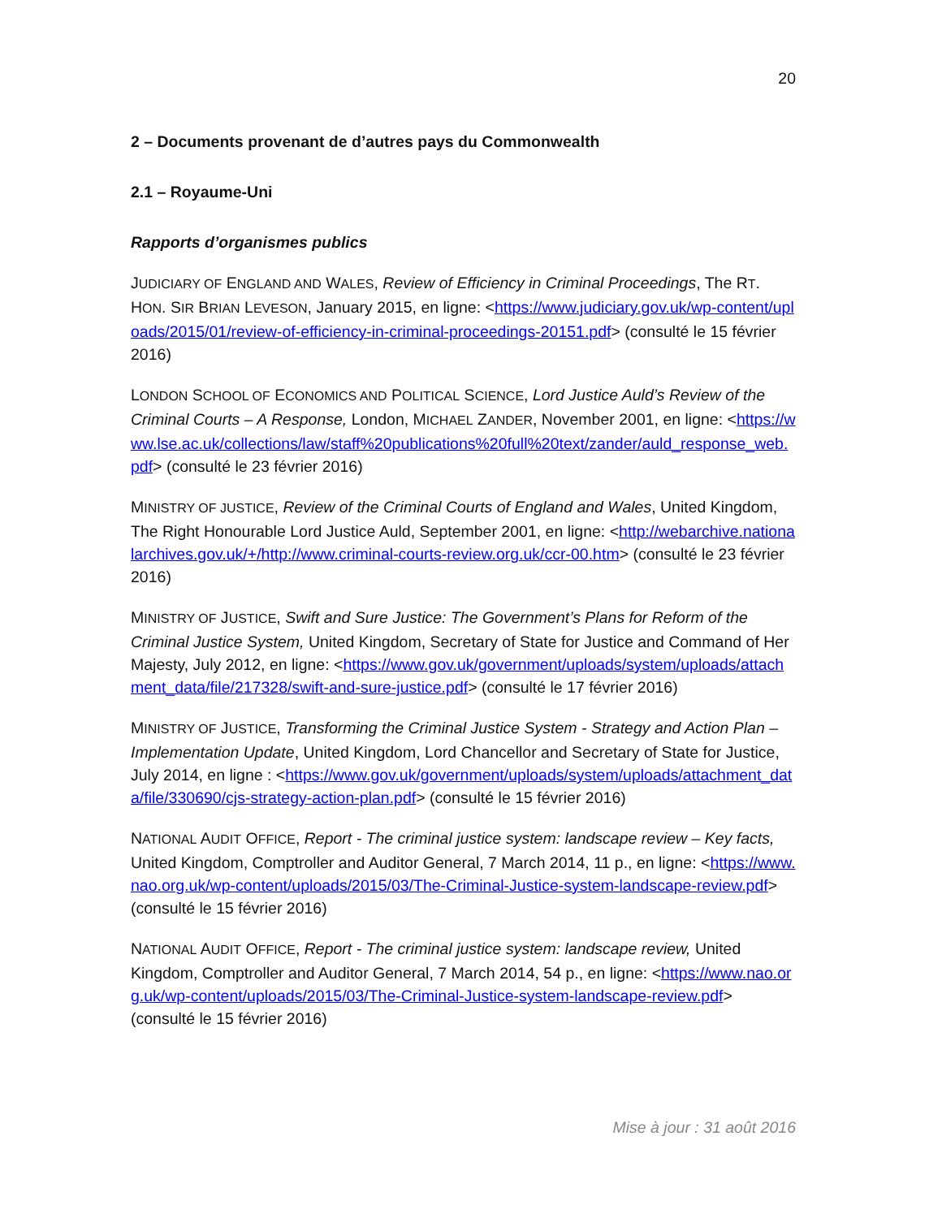20
2 – Documents provenant de d’autres pays du Commonwealth
2.1 – Royaume-Uni
Rapports d’organismes publics
JUDICIARY OF ENGLAND AND WALES, Review of Efficiency in Criminal Proceedings, The RT. HON. SIR BRIAN LEVESON, January 2015, en ligne: <https://www.judiciary.gov.uk/wp-content/uploads/2015/01/review-of-efficiency-in-criminal-proceedings-20151.pdf> (consulté le 15 février 2016)
LONDON SCHOOL OF ECONOMICS AND POLITICAL SCIENCE, Lord Justice Auld’s Review of the Criminal Courts – A Response, London, MICHAEL ZANDER, November 2001, en ligne: <https://www.lse.ac.uk/collections/law/staff%20publications%20full%20text/zander/auld_response_web.pdf> (consulté le 23 février 2016)
MINISTRY OF JUSTICE, Review of the Criminal Courts of England and Wales, United Kingdom, The Right Honourable Lord Justice Auld, September 2001, en ligne: <http://webarchive.nationalarchives.gov.uk/+/http://www.criminal-courts-review.org.uk/ccr-00.htm> (consulté le 23 février 2016)
MINISTRY OF JUSTICE, Swift and Sure Justice: The Government’s Plans for Reform of the Criminal Justice System, United Kingdom, Secretary of State for Justice and Command of Her Majesty, July 2012, en ligne: <https://www.gov.uk/government/uploads/system/uploads/attachment_data/file/217328/swift-and-sure-justice.pdf> (consulté le 17 février 2016)
MINISTRY OF JUSTICE, Transforming the Criminal Justice System - Strategy and Action Plan – Implementation Update, United Kingdom, Lord Chancellor and Secretary of State for Justice, July 2014, en ligne : <https://www.gov.uk/government/uploads/system/uploads/attachment_data/file/330690/cjs-strategy-action-plan.pdf> (consulté le 15 février 2016)
NATIONAL AUDIT OFFICE, Report - The criminal justice system: landscape review – Key facts, United Kingdom, Comptroller and Auditor General, 7 March 2014, 11 p., en ligne: <https://www.nao.org.uk/wp-content/uploads/2015/03/The-Criminal-Justice-system-landscape-review.pdf> (consulté le 15 février 2016)
NATIONAL AUDIT OFFICE, Report - The criminal justice system: landscape review, United Kingdom, Comptroller and Auditor General, 7 March 2014, 54 p., en ligne: <https://www.nao.org.uk/wp-content/uploads/2015/03/The-Criminal-Justice-system-landscape-review.pdf> (consulté le 15 février 2016)
Mise à jour : 31 août 2016